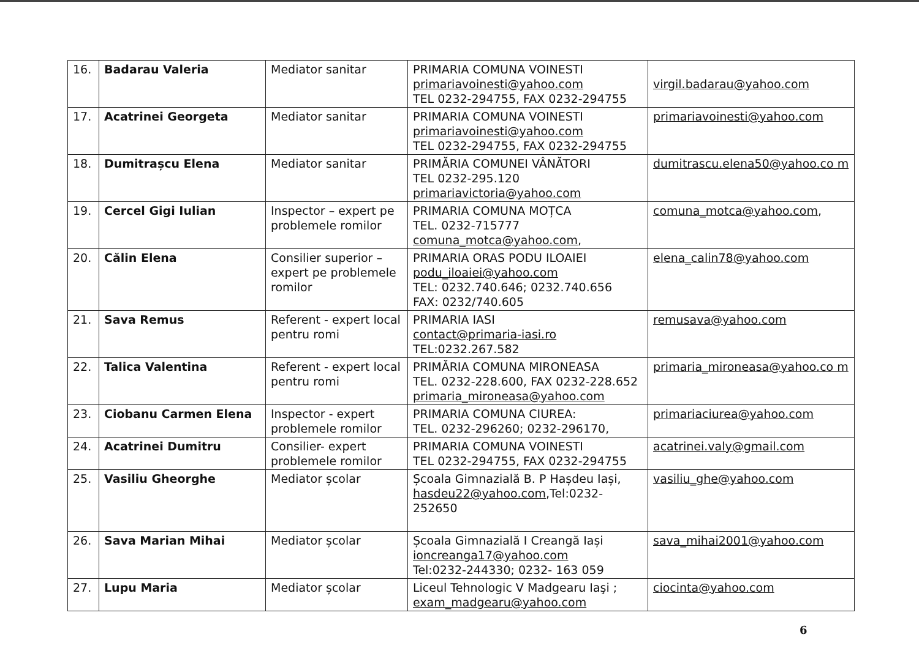| 16. | Badarau Valeria | Mediator sanitar | PRIMARIA COMUNA VOINESTI primariavoinesti@yahoo.com TEL 0232-294755, FAX 0232-294755 | virgil.badarau@yahoo.com |
| 17. | Acatrinei Georgeta | Mediator sanitar | PRIMARIA COMUNA VOINESTI primariavoinesti@yahoo.com TEL 0232-294755, FAX 0232-294755 | primariavoinesti@yahoo.com |
| 18. | Dumitrașcu Elena | Mediator sanitar | PRIMĂRIA COMUNEI VÂNĂTORI TEL 0232-295.120 primariavictoria@yahoo.com | dumitrascu.elena50@yahoo.co m |
| 19. | Cercel Gigi Iulian | Inspector – expert pe problemele romilor | PRIMARIA COMUNA MOȚCA TEL. 0232-715777 comuna_motca@yahoo.com , | comuna_motca@yahoo.com , |
| 20. | Călin Elena | Consilier superior – expert pe problemele romilor | PRIMARIA ORAS PODU ILOAIEI podu_iloaiei@yahoo.com TEL: 0232.740.646; 0232.740.656 FAX: 0232/740.605 | elena_calin78@yahoo.com |
| 21. | Sava Remus | Referent - expert local pentru romi | PRIMARIA IASI contact@primaria-iasi.ro TEL:0232.267.582 | remusava@yahoo.com |
| 22. | Talica Valentina | Referent - expert local pentru romi | PRIMĂRIA COMUNA MIRONEASA TEL. 0232-228.600, FAX 0232-228.652 primaria_mironeasa@yahoo.com | primaria_mironeasa@yahoo.co m |
| 23. | Ciobanu Carmen Elena | Inspector - expert problemele romilor | PRIMARIA COMUNA CIUREA: TEL. 0232-296260; 0232-296170, | primariaciurea@yahoo.com |
| 24. | Acatrinei Dumitru | Consilier- expert problemele romilor | PRIMARIA COMUNA VOINESTI TEL 0232-294755, FAX 0232-294755 | acatrinei.valy@gmail.com |
| 25. | Vasiliu Gheorghe | Mediator școlar | Școala Gimnazială B. P Hașdeu Iași, hasdeu22@yahoo.com ,Tel:0232-252650 | vasiliu_ghe@yahoo.com |
| 26. | Sava Marian Mihai | Mediator școlar | Școala Gimnazială I Creangă Iași ioncreanga17@yahoo.com Tel:0232-244330; 0232- 163 059 | sava_mihai2001@yahoo.com |
| 27. | Lupu Maria | Mediator școlar | Liceul Tehnologic V Madgearu Iaşi ; exam_madgearu@yahoo.com | ciocinta@yahoo.com |
6